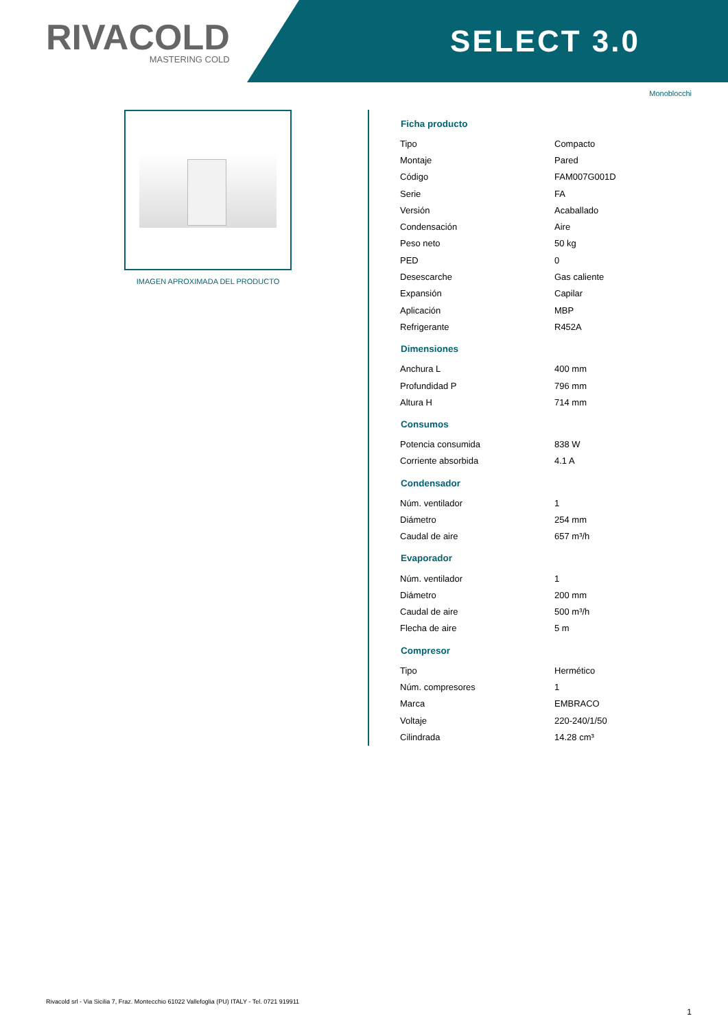RIVACOLD
MASTERING COLD
SELECT 3.0
Monoblocchi
IMAGEN APROXIMADA DEL PRODUCTO
| Ficha producto | |
| --- | --- |
| Tipo | Compacto |
| Montaje | Pared |
| Código | FAM007G001D |
| Serie | FA |
| Versión | Acaballado |
| Condensación | Aire |
| Peso neto | 50 kg |
| PED | 0 |
| Desescarche | Gas caliente |
| Expansión | Capilar |
| Aplicación | MBP |
| Refrigerante | R452A |
| Dimensiones | |
| Anchura L | 400 mm |
| Profundidad P | 796 mm |
| Altura H | 714 mm |
| Consumos | |
| Potencia consumida | 838 W |
| Corriente absorbida | 4.1 A |
| Condensador | |
| Núm. ventilador | 1 |
| Diámetro | 254 mm |
| Caudal de aire | 657 m³/h |
| Evaporador | |
| Núm. ventilador | 1 |
| Diámetro | 200 mm |
| Caudal de aire | 500 m³/h |
| Flecha de aire | 5 m |
| Compresor | |
| Tipo | Hermético |
| Núm. compresores | 1 |
| Marca | EMBRACO |
| Voltaje | 220-240/1/50 |
| Cilindrada | 14.28 cm³ |
Rivacold srl - Via Sicilia 7, Fraz. Montecchio 61022 Vallefoglia (PU) ITALY - Tel. 0721 919911
1